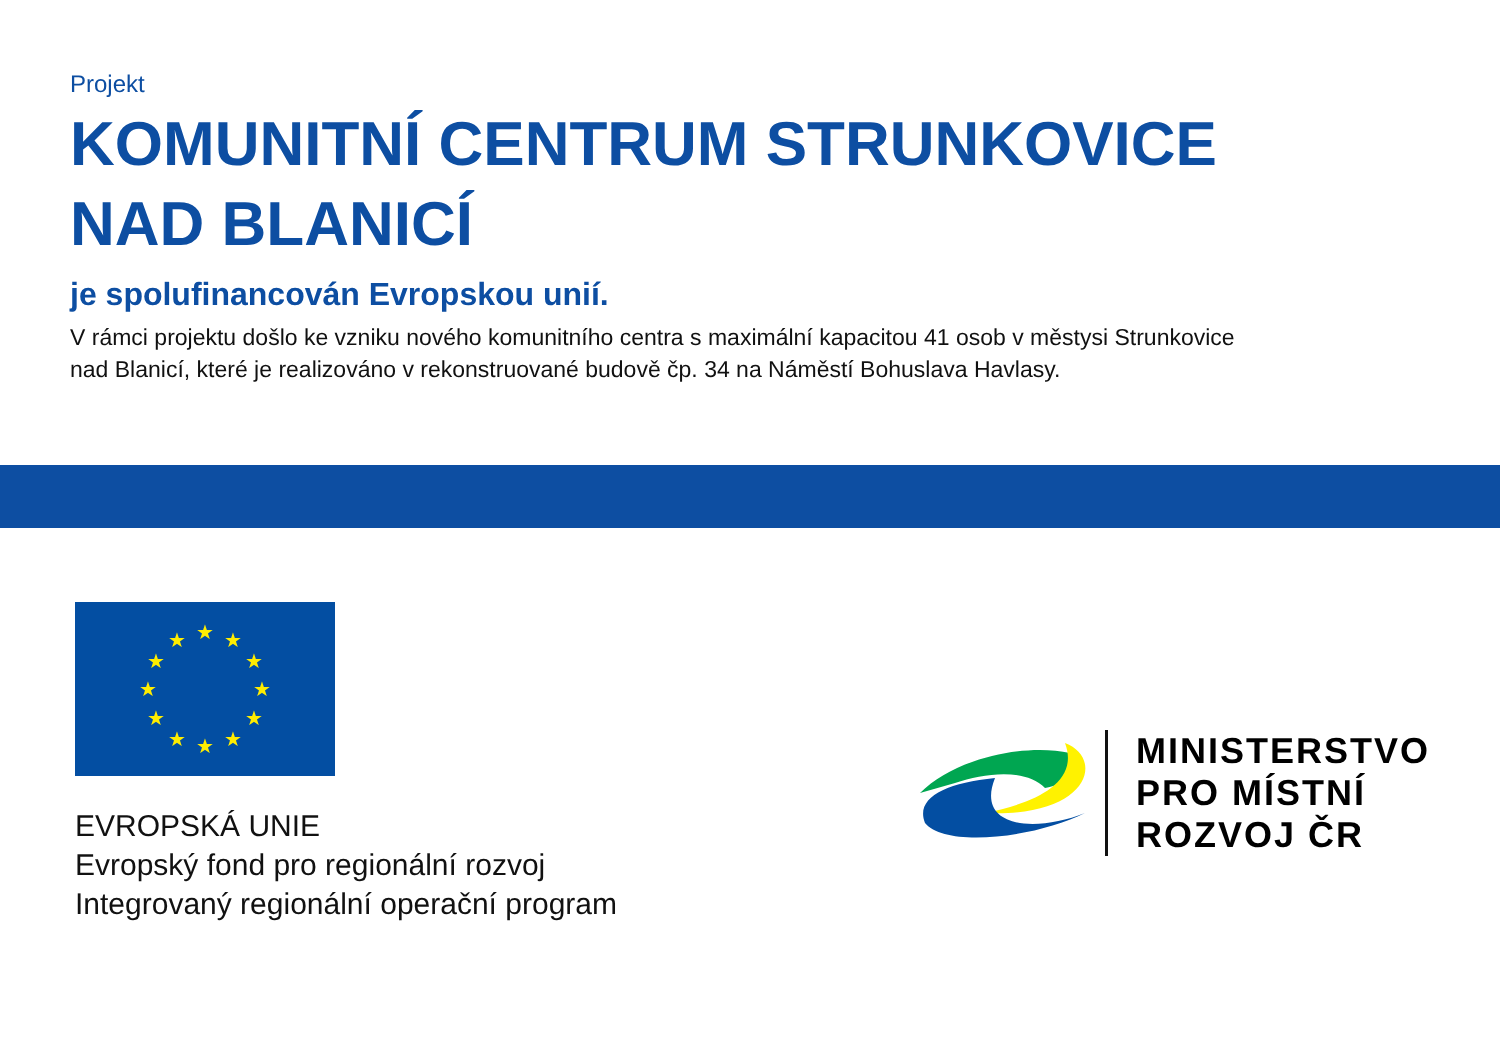Projekt
KOMUNITNÍ CENTRUM STRUNKOVICE
NAD BLANICÍ
je spolufinancován Evropskou unií.
V rámci projektu došlo ke vzniku nového komunitního centra s maximální kapacitou 41 osob v městysi Strunkovice
nad Blanicí, které je realizováno v rekonstruované budově čp. 34 na Náměstí Bohuslava Havlasy.
★
★
★
★
★
★
★
★
★
★
★
★
EVROPSKÁ UNIE
Evropský fond pro regionální rozvoj
Integrovaný regionální operační program
MINISTERSTVO
PRO MÍSTNÍ
ROZVOJ ČR